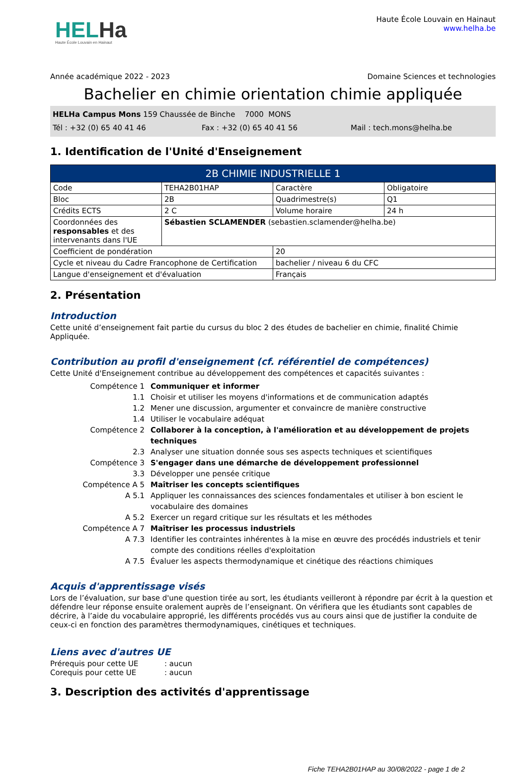HELHa
Haute École Louvain en Hainaut
Haute École Louvain en Hainaut
www.helha.be
Année académique 2022 - 2023 Domaine Sciences et technologies
Bachelier en chimie orientation chimie appliquée
HELHa Campus Mons 159 Chaussée de Binche 7000 MONS
Tél : +32 (0) 65 40 41 46 Fax : +32 (0) 65 40 41 56 Mail : tech.mons@helha.be
1. Identification de l'Unité d'Enseignement
| 2B CHIMIE INDUSTRIELLE 1 | | | |
| --- | --- | --- | --- |
| Code | TEHA2B01HAP | Caractère | Obligatoire |
| Bloc | 2B | Quadrimestre(s) | Q1 |
| Crédits ECTS | 2 C | Volume horaire | 24 h |
| Coordonnées des responsables et des intervenants dans l'UE | Sébastien SCLAMENDER (sebastien.sclamender@helha.be) | | |
| Coefficient de pondération | | 20 | |
| Cycle et niveau du Cadre Francophone de Certification | | bachelier / niveau 6 du CFC | |
| Langue d'enseignement et d'évaluation | | Français | |
2. Présentation
Introduction
Cette unité d’enseignement fait partie du cursus du bloc 2 des études de bachelier en chimie, finalité Chimie Appliquée.
Contribution au profil d'enseignement (cf. référentiel de compétences)
Cette Unité d'Enseignement contribue au développement des compétences et capacités suivantes :
Compétence 1 Communiquer et informer 1.1 Choisir et utiliser les moyens d'informations et de communication adaptés 1.2 Mener une discussion, argumenter et convaincre de manière constructive 1.4 Utiliser le vocabulaire adéquat Compétence 2 Collaborer à la conception, à l'amélioration et au développement de projets techniques 2.3 Analyser une situation donnée sous ses aspects techniques et scientifiques Compétence 3 S'engager dans une démarche de développement professionnel 3.3 Développer une pensée critique Compétence A 5 Maîtriser les concepts scientifiques A 5.1 Appliquer les connaissances des sciences fondamentales et utiliser à bon escient le vocabulaire des domaines A 5.2 Exercer un regard critique sur les résultats et les méthodes Compétence A 7 Maîtriser les processus industriels A 7.3 Identifier les contraintes inhérentes à la mise en œuvre des procédés industriels et tenir compte des conditions réelles d'exploitation A 7.5 Évaluer les aspects thermodynamique et cinétique des réactions chimiques
Acquis d'apprentissage visés
Lors de l’évaluation, sur base d'une question tirée au sort, les étudiants veilleront à répondre par écrit à la question et défendre leur réponse ensuite oralement auprès de l’enseignant. On vérifiera que les étudiants sont capables de décrire, à l’aide du vocabulaire approprié, les différents procédés vus au cours ainsi que de justifier la conduite de ceux-ci en fonction des paramètres thermodynamiques, cinétiques et techniques.
Liens avec d'autres UE
Prérequis pour cette UE: aucun
Corequis pour cette UE: aucun
3. Description des activités d'apprentissage
Fiche TEHA2B01HAP au 30/08/2022 - page 1 de 2